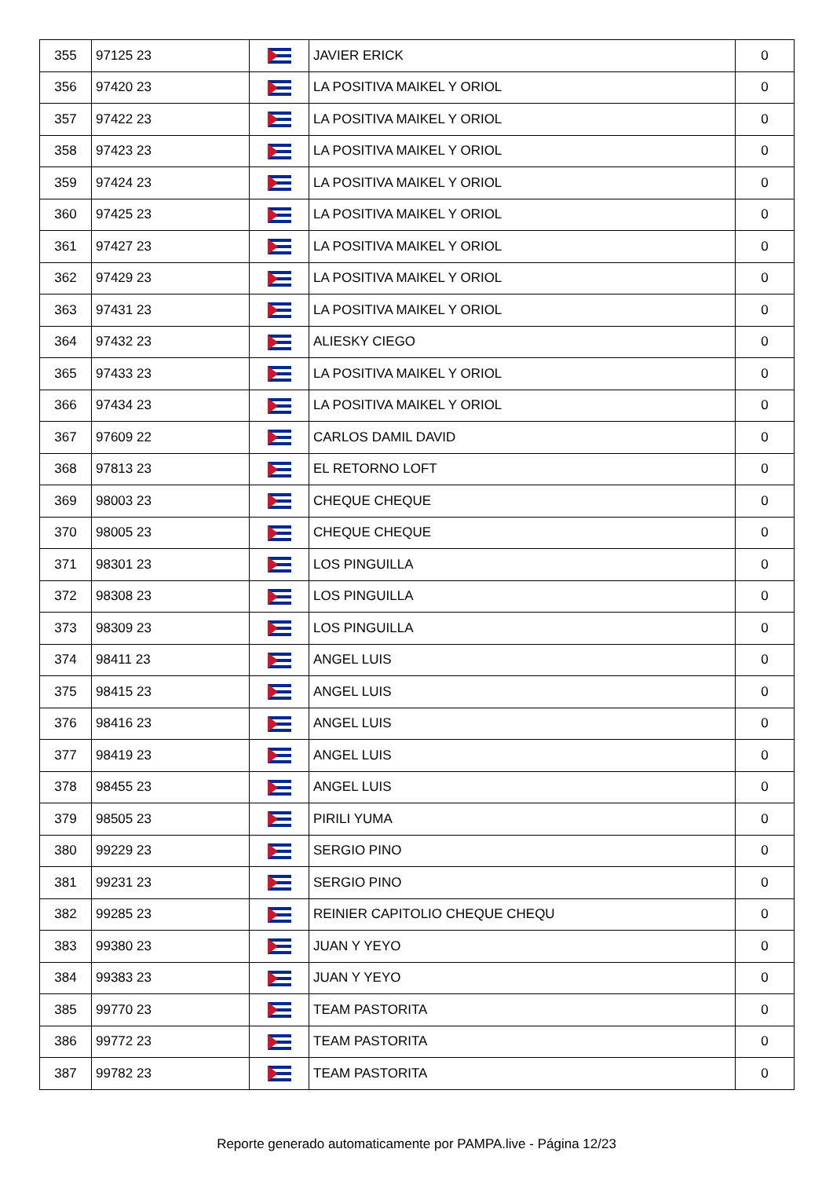| 355 | 97125 23 | | JAVIER ERICK | 0 |
| 356 | 97420 23 | | LA POSITIVA MAIKEL Y ORIOL | 0 |
| 357 | 97422 23 | | LA POSITIVA MAIKEL Y ORIOL | 0 |
| 358 | 97423 23 | | LA POSITIVA MAIKEL Y ORIOL | 0 |
| 359 | 97424 23 | | LA POSITIVA MAIKEL Y ORIOL | 0 |
| 360 | 97425 23 | | LA POSITIVA MAIKEL Y ORIOL | 0 |
| 361 | 97427 23 | | LA POSITIVA MAIKEL Y ORIOL | 0 |
| 362 | 97429 23 | | LA POSITIVA MAIKEL Y ORIOL | 0 |
| 363 | 97431 23 | | LA POSITIVA MAIKEL Y ORIOL | 0 |
| 364 | 97432 23 | | ALIESKY CIEGO | 0 |
| 365 | 97433 23 | | LA POSITIVA MAIKEL Y ORIOL | 0 |
| 366 | 97434 23 | | LA POSITIVA MAIKEL Y ORIOL | 0 |
| 367 | 97609 22 | | CARLOS DAMIL DAVID | 0 |
| 368 | 97813 23 | | EL RETORNO LOFT | 0 |
| 369 | 98003 23 | | CHEQUE CHEQUE | 0 |
| 370 | 98005 23 | | CHEQUE CHEQUE | 0 |
| 371 | 98301 23 | | LOS PINGUILLA | 0 |
| 372 | 98308 23 | | LOS PINGUILLA | 0 |
| 373 | 98309 23 | | LOS PINGUILLA | 0 |
| 374 | 98411 23 | | ANGEL LUIS | 0 |
| 375 | 98415 23 | | ANGEL LUIS | 0 |
| 376 | 98416 23 | | ANGEL LUIS | 0 |
| 377 | 98419 23 | | ANGEL LUIS | 0 |
| 378 | 98455 23 | | ANGEL LUIS | 0 |
| 379 | 98505 23 | | PIRILI YUMA | 0 |
| 380 | 99229 23 | | SERGIO PINO | 0 |
| 381 | 99231 23 | | SERGIO PINO | 0 |
| 382 | 99285 23 | | REINIER CAPITOLIO CHEQUE CHEQU | 0 |
| 383 | 99380 23 | | JUAN Y YEYO | 0 |
| 384 | 99383 23 | | JUAN Y YEYO | 0 |
| 385 | 99770 23 | | TEAM PASTORITA | 0 |
| 386 | 99772 23 | | TEAM PASTORITA | 0 |
| 387 | 99782 23 | | TEAM PASTORITA | 0 |
Reporte generado automaticamente por PAMPA.live - Página 12/23